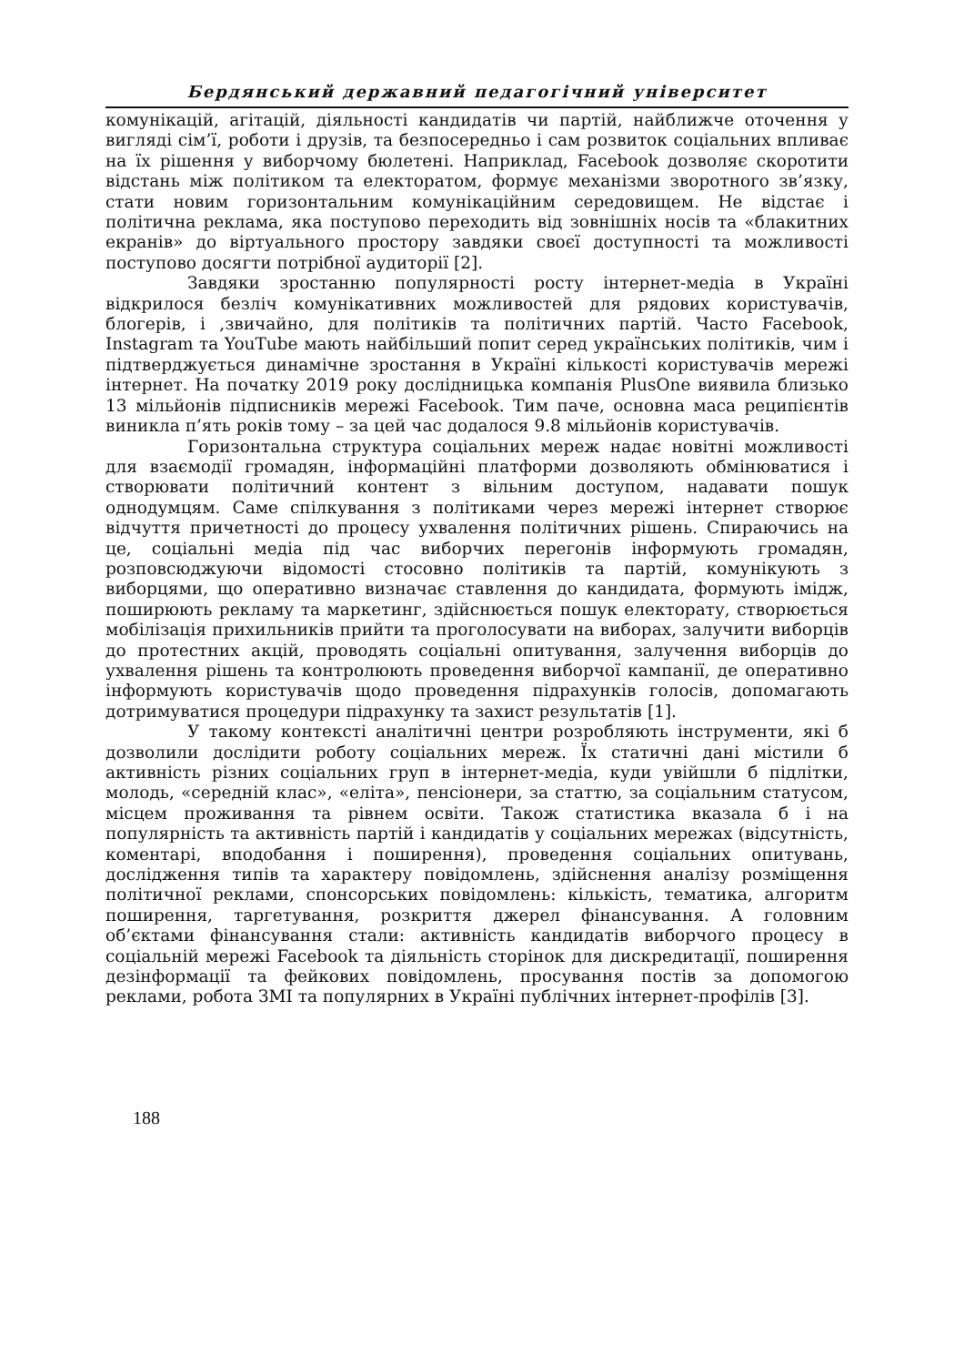Бердянський державний педагогічний університет
комунікацій, агітацій, діяльності кандидатів чи партій, найближче оточення у вигляді сім’ї, роботи і друзів, та безпосередньо і сам розвиток соціальних впливає на їх рішення у виборчому бюлетені. Наприклад, Facebook дозволяє скоротити відстань між політиком та електоратом, формує механізми зворотного зв’язку, стати новим горизонтальним комунікаційним середовищем. Не відстає і політична реклама, яка поступово переходить від зовнішніх носів та «блакитних екранів» до віртуального простору завдяки своєї доступності та можливості поступово досягти потрібної аудиторії [2].
Завдяки зростанню популярності росту інтернет-медіа в Україні відкрилося безліч комунікативних можливостей для рядових користувачів, блогерів, і ,звичайно, для політиків та політичних партій. Часто Facebook, Instagram та YouTube мають найбільший попит серед українських політиків, чим і підтверджується динамічне зростання в Україні кількості користувачів мережі інтернет. На початку 2019 року дослідницька компанія PlusOne виявила близько 13 мільйонів підписників мережі Facebook. Тим паче, основна маса реципієнтів виникла п’ять років тому – за цей час додалося 9.8 мільйонів користувачів.
Горизонтальна структура соціальних мереж надає новітні можливості для взаємодії громадян, інформаційні платформи дозволяють обмінюватися і створювати політичний контент з вільним доступом, надавати пошук однодумцям. Саме спілкування з політиками через мережі інтернет створює відчуття причетності до процесу ухвалення політичних рішень. Спираючись на це, соціальні медіа під час виборчих перегонів інформують громадян, розповсюджуючи відомості стосовно політиків та партій, комунікують з виборцями, що оперативно визначає ставлення до кандидата, формують імідж, поширюють рекламу та маркетинг, здійснюється пошук електорату, створюється мобілізація прихильників прийти та проголосувати на виборах, залучити виборців до протестних акцій, проводять соціальні опитування, залучення виборців до ухвалення рішень та контролюють проведення виборчої кампанії, де оперативно інформують користувачів щодо проведення підрахунків голосів, допомагають дотримуватися процедури підрахунку та захист результатів [1].
У такому контексті аналітичні центри розробляють інструменти, які б дозволили дослідити роботу соціальних мереж. Їх статичні дані містили б активність різних соціальних груп в інтернет-медіа, куди увійшли б підлітки, молодь, «середній клас», «еліта», пенсіонери, за статтю, за соціальним статусом, місцем проживання та рівнем освіти. Також статистика вказала б і на популярність та активність партій і кандидатів у соціальних мережах (відсутність, коментарі, вподобання і поширення), проведення соціальних опитувань, дослідження типів та характеру повідомлень, здійснення аналізу розміщення політичної реклами, спонсорських повідомлень: кількість, тематика, алгоритм поширення, таргетування, розкриття джерел фінансування. А головним об’єктами фінансування стали: активність кандидатів виборчого процесу в соціальній мережі Facebook та діяльність сторінок для дискредитації, поширення дезінформації та фейкових повідомлень, просування постів за допомогою реклами, робота ЗМІ та популярних в Україні публічних інтернет-профілів [3].
188